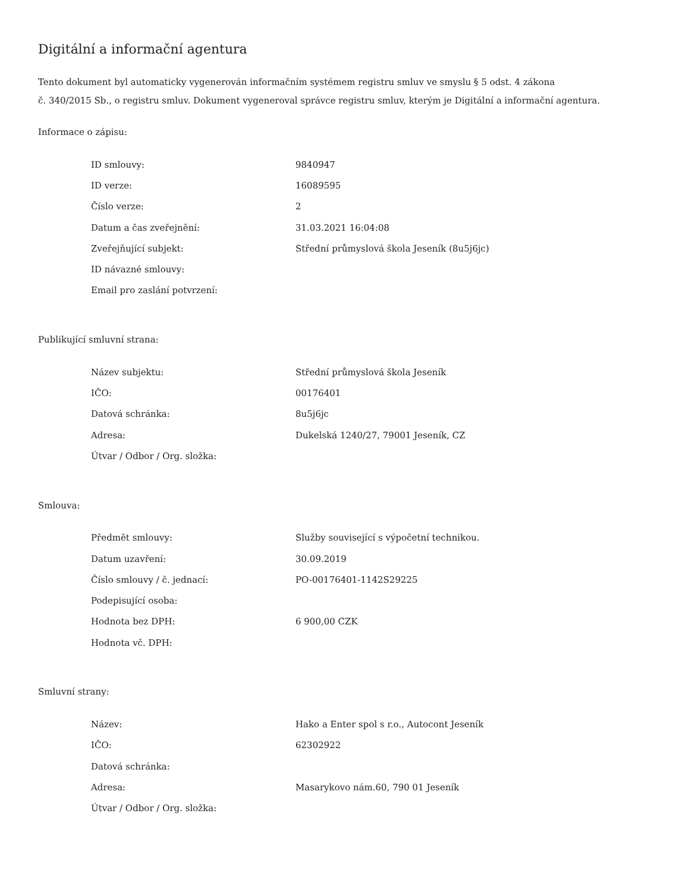Digitální a informační agentura
Tento dokument byl automaticky vygenerován informačním systémem registru smluv ve smyslu § 5 odst. 4 zákona
č. 340/2015 Sb., o registru smluv. Dokument vygeneroval správce registru smluv, kterým je Digitální a informační agentura.
Informace o zápisu:
| ID smlouvy: | 9840947 |
| ID verze: | 16089595 |
| Číslo verze: | 2 |
| Datum a čas zveřejnění: | 31.03.2021 16:04:08 |
| Zveřejňující subjekt: | Střední průmyslová škola Jeseník (8u5j6jc) |
| ID návazné smlouvy: | |
| Email pro zaslání potvrzení: | |
Publikující smluvní strana:
| Název subjektu: | Střední průmyslová škola Jeseník |
| IČO: | 00176401 |
| Datová schránka: | 8u5j6jc |
| Adresa: | Dukelská 1240/27, 79001 Jeseník, CZ |
| Útvar / Odbor / Org. složka: | |
Smlouva:
| Předmět smlouvy: | Služby související s výpočetní technikou. |
| Datum uzavření: | 30.09.2019 |
| Číslo smlouvy / č. jednací: | PO-00176401-1142S29225 |
| Podepisující osoba: | |
| Hodnota bez DPH: | 6 900,00 CZK |
| Hodnota vč. DPH: | |
Smluvní strany:
| Název: | Hako a Enter spol s r.o., Autocont Jeseník |
| IČO: | 62302922 |
| Datová schránka: | |
| Adresa: | Masarykovo nám.60, 790 01 Jeseník |
| Útvar / Odbor / Org. složka: | |